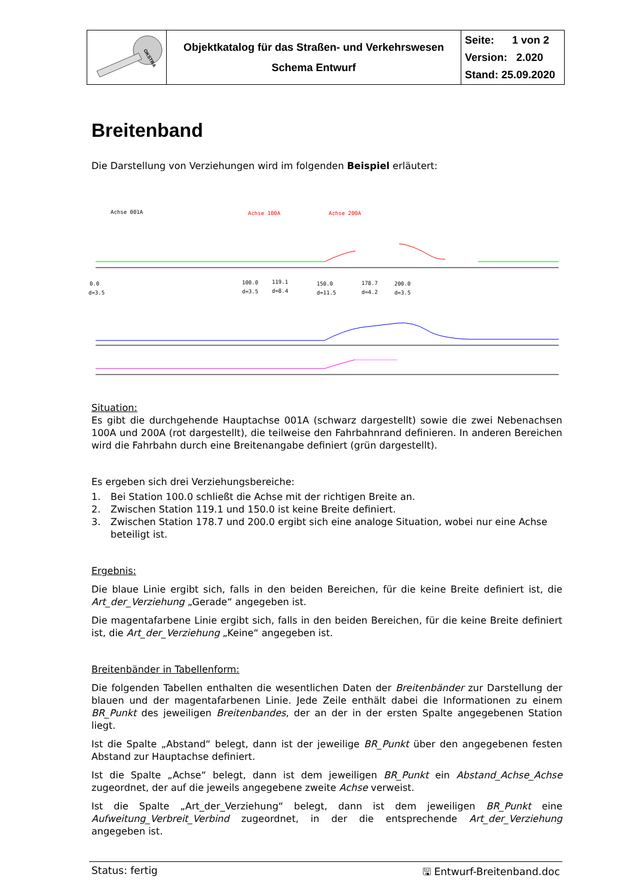| OKSTRA | Objektkatalog für das Straßen- und Verkehrswesen Schema Entwurf | Seite: 1 von 2 Version: 2.020 Stand: 25.09.2020 |
Breitenband
Die Darstellung von Verziehungen wird im folgenden Beispiel erläutert:
Achse 001A
Achse 100A
Achse 200A
0.0
d=3.5
100.0
d=3.5
119.1
d=8.4
150.0
d=11.5
178.7
d=4.2
200.0
d=3.5
Situation:
Es gibt die durchgehende Hauptachse 001A (schwarz dargestellt) sowie die zwei Nebenachsen 100A und 200A (rot dargestellt), die teilweise den Fahrbahnrand definieren. In anderen Bereichen wird die Fahrbahn durch eine Breitenangabe definiert (grün dargestellt).
Es ergeben sich drei Verziehungsbereiche:
1. Bei Station 100.0 schließt die Achse mit der richtigen Breite an.
2. Zwischen Station 119.1 und 150.0 ist keine Breite definiert.
3. Zwischen Station 178.7 und 200.0 ergibt sich eine analoge Situation, wobei nur eine Achse beteiligt ist.
Ergebnis:
Die blaue Linie ergibt sich, falls in den beiden Bereichen, für die keine Breite definiert ist, die Art_der_Verziehung „Gerade“ angegeben ist.
Die magentafarbene Linie ergibt sich, falls in den beiden Bereichen, für die keine Breite definiert ist, die Art_der_Verziehung „Keine“ angegeben ist.
Breitenbänder in Tabellenform:
Die folgenden Tabellen enthalten die wesentlichen Daten der Breitenbänder zur Darstellung der blauen und der magentafarbenen Linie. Jede Zeile enthält dabei die Informationen zu einem BR_Punkt des jeweiligen Breitenbandes, der an der in der ersten Spalte angegebenen Station liegt.
Ist die Spalte „Abstand“ belegt, dann ist der jeweilige BR_Punkt über den angegebenen festen Abstand zur Hauptachse definiert.
Ist die Spalte „Achse“ belegt, dann ist dem jeweiligen BR_Punkt ein Abstand_Achse_Achse zugeordnet, der auf die jeweils angegebene zweite Achse verweist.
Ist die Spalte „Art_der_Verziehung“ belegt, dann ist dem jeweiligen BR_Punkt eine Aufweitung_Verbreit_Verbind zugeordnet, in der die entsprechende Art_der_Verziehung angegeben ist.
Status: fertig 🖫 Entwurf-Breitenband.doc